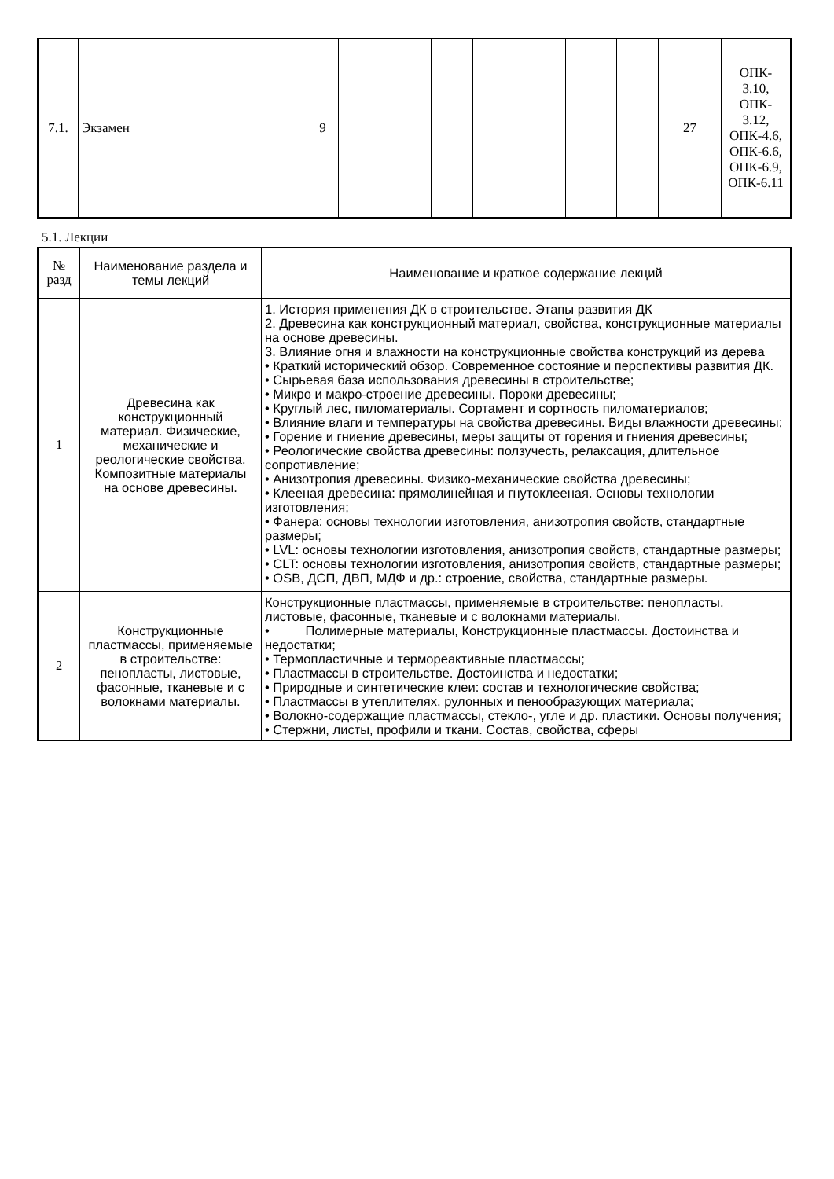| 7.1. | Экзамен | 9 | | | | | | | | 27 | ОПК- 3.10, ОПК- 3.12, ОПК-4.6, ОПК-6.6, ОПК-6.9, ОПК-6.11 |
5.1. Лекции
| № разд | Наименование раздела и темы лекций | Наименование и краткое содержание лекций |
| 1 | Древесина как конструкционный материал. Физические, механические и реологические свойства. Композитные материалы на основе древесины. | 1. История применения ДК в строительстве. Этапы развития ДК 2. Древесина как конструкционный материал, свойства, конструкционные материалы на основе древесины. 3. Влияние огня и влажности на конструкционные свойства конструкций из дерева • Краткий исторический обзор. Современное состояние и перспективы развития ДК. • Сырьевая база использования древесины в строительстве; • Микро и макро-строение древесины. Пороки древесины; • Круглый лес, пиломатериалы. Сортамент и сортность пиломатериалов; • Влияние влаги и температуры на свойства древесины. Виды влажности древесины; • Горение и гниение древесины, меры защиты от горения и гниения древесины; • Реологические свойства древесины: ползучесть, релаксация, длительное сопротивление; • Анизотропия древесины. Физико-механические свойства древесины; • Клееная древесина: прямолинейная и гнутоклееная. Основы технологии изготовления; • Фанера: основы технологии изготовления, анизотропия свойств, стандартные размеры; • LVL: основы технологии изготовления, анизотропия свойств, стандартные размеры; • CLT: основы технологии изготовления, анизотропия свойств, стандартные размеры; • OSB, ДСП, ДВП, МДФ и др.: строение, свойства, стандартные размеры. |
| 2 | Конструкционные пластмассы, применяемые в строительстве: пенопласты, листовые, фасонные, тканевые и с волокнами материалы. | Конструкционные пластмассы, применяемые в строительстве: пенопласты, листовые, фасонные, тканевые и с волокнами материалы. • Полимерные материалы, Конструкционные пластмассы. Достоинства и недостатки; • Термопластичные и термореактивные пластмассы; • Пластмассы в строительстве. Достоинства и недостатки; • Природные и синтетические клеи: состав и технологические свойства; • Пластмассы в утеплителях, рулонных и пенообразующих материала; • Волокно-содержащие пластмассы, стекло-, угле и др. пластики. Основы получения; • Стержни, листы, профили и ткани. Состав, свойства, сферы |